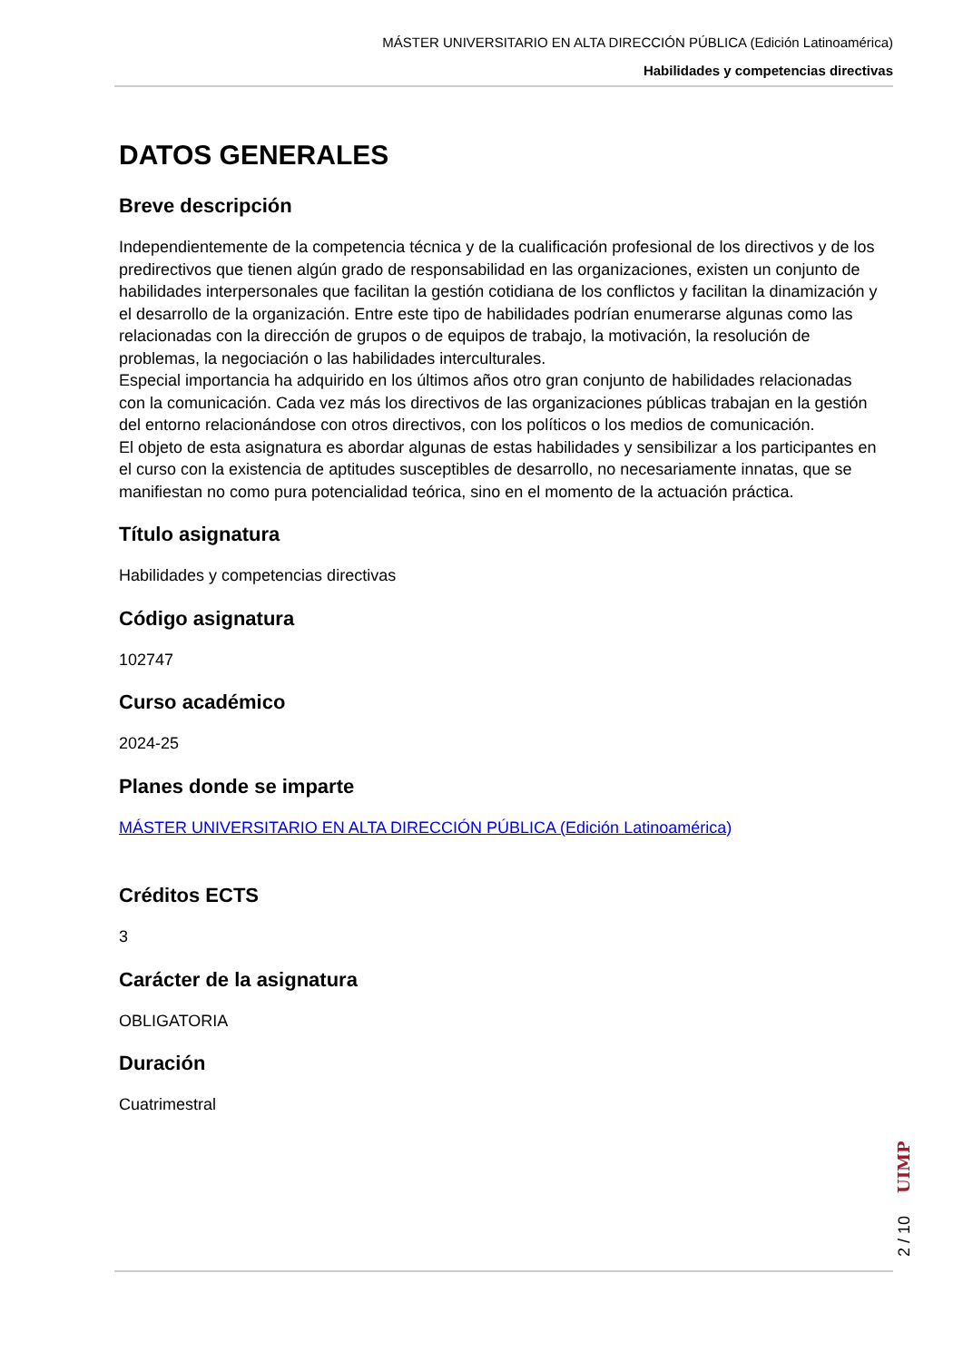MÁSTER UNIVERSITARIO EN ALTA DIRECCIÓN PÚBLICA (Edición Latinoamérica)
Habilidades y competencias directivas
DATOS GENERALES
Breve descripción
Independientemente de la competencia técnica y de la cualificación profesional de los directivos y de los predirectivos que tienen algún grado de responsabilidad en las organizaciones, existen un conjunto de habilidades interpersonales que facilitan la gestión cotidiana de los conflictos y facilitan la dinamización y el desarrollo de la organización. Entre este tipo de habilidades podrían enumerarse algunas como las relacionadas con la dirección de grupos o de equipos de trabajo, la motivación, la resolución de problemas, la negociación o las habilidades interculturales.
Especial importancia ha adquirido en los últimos años otro gran conjunto de habilidades relacionadas con la comunicación. Cada vez más los directivos de las organizaciones públicas trabajan en la gestión del entorno relacionándose con otros directivos, con los políticos o los medios de comunicación.
El objeto de esta asignatura es abordar algunas de estas habilidades y sensibilizar a los participantes en el curso con la existencia de aptitudes susceptibles de desarrollo, no necesariamente innatas, que se manifiestan no como pura potencialidad teórica, sino en el momento de la actuación práctica.
Título asignatura
Habilidades y competencias directivas
Código asignatura
102747
Curso académico
2024-25
Planes donde se imparte
MÁSTER UNIVERSITARIO EN ALTA DIRECCIÓN PÚBLICA (Edición Latinoamérica)
Créditos ECTS
3
Carácter de la asignatura
OBLIGATORIA
Duración
Cuatrimestral
2 / 10 UIMP